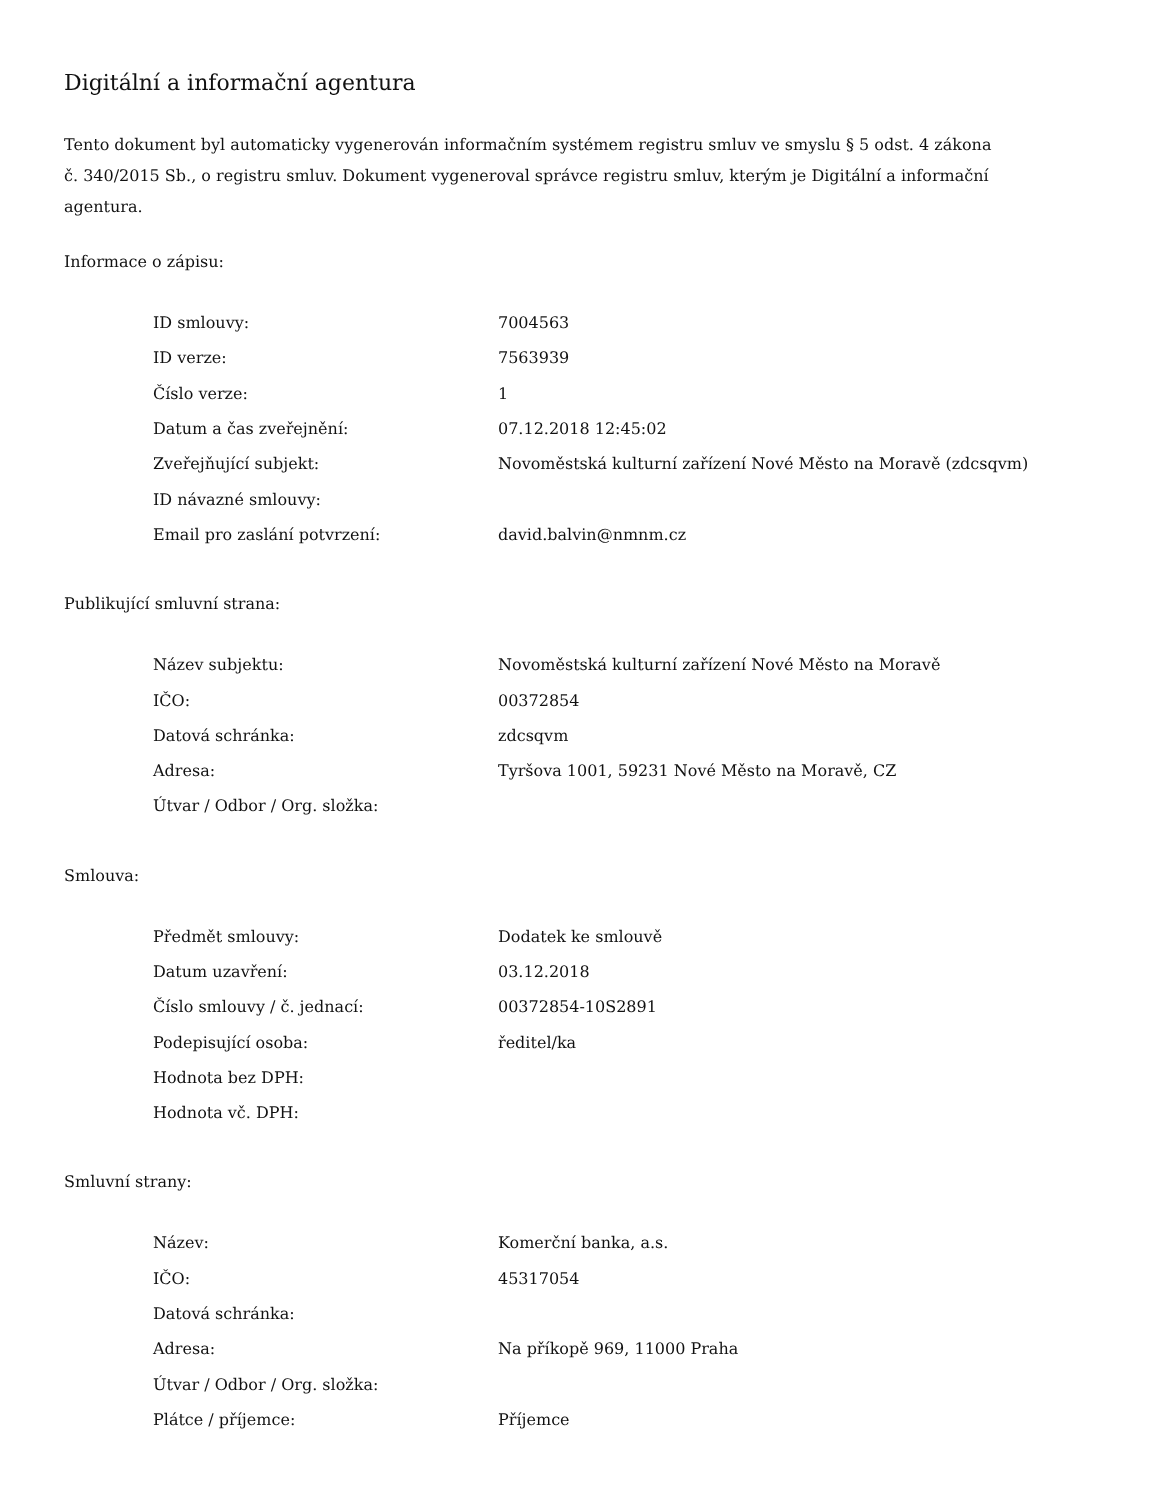Digitální a informační agentura
Tento dokument byl automaticky vygenerován informačním systémem registru smluv ve smyslu § 5 odst. 4 zákona
č. 340/2015 Sb., o registru smluv. Dokument vygeneroval správce registru smluv, kterým je Digitální a informační agentura.
Informace o zápisu:
| ID smlouvy: | 7004563 |
| ID verze: | 7563939 |
| Číslo verze: | 1 |
| Datum a čas zveřejnění: | 07.12.2018 12:45:02 |
| Zveřejňující subjekt: | Novoměstská kulturní zařízení Nové Město na Moravě (zdcsqvm) |
| ID návazné smlouvy: | |
| Email pro zaslání potvrzení: | david.balvin@nmnm.cz |
Publikující smluvní strana:
| Název subjektu: | Novoměstská kulturní zařízení Nové Město na Moravě |
| IČO: | 00372854 |
| Datová schránka: | zdcsqvm |
| Adresa: | Tyršova 1001, 59231 Nové Město na Moravě, CZ |
| Útvar / Odbor / Org. složka: | |
Smlouva:
| Předmět smlouvy: | Dodatek ke smlouvě |
| Datum uzavření: | 03.12.2018 |
| Číslo smlouvy / č. jednací: | 00372854-10S2891 |
| Podepisující osoba: | ředitel/ka |
| Hodnota bez DPH: | |
| Hodnota vč. DPH: | |
Smluvní strany:
| Název: | Komerční banka, a.s. |
| IČO: | 45317054 |
| Datová schránka: | |
| Adresa: | Na příkopě 969, 11000 Praha |
| Útvar / Odbor / Org. složka: | |
| Plátce / příjemce: | Příjemce |